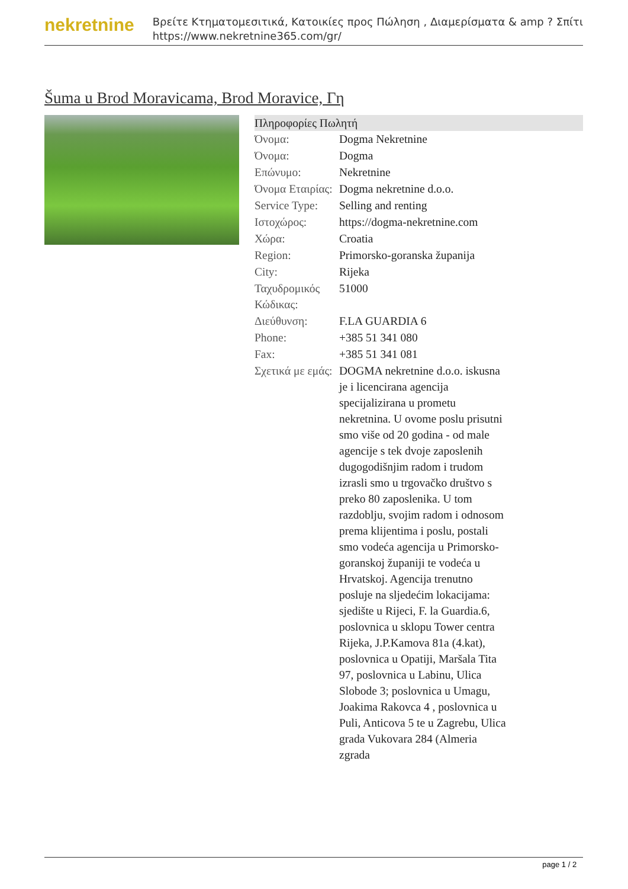nekretnine
Βρείτε Κτηματομεσιτικά, Κατοικίες προς Πώληση , Διαμερίσματα & amp ? Σπίτι
https://www.nekretnine365.com/gr/
Šuma u Brod Moravicama, Brod Moravice, Γη
| Πληροφορίες Πωλητή | |
| --- | --- |
| Όνομα: | Dogma Nekretnine |
| Όνομα: | Dogma |
| Επώνυμο: | Nekretnine |
| Όνομα Εταιρίας: | Dogma nekretnine d.o.o. |
| Service Type: | Selling and renting |
| Ιστοχώρος: | https://dogma-nekretnine.com |
| Χώρα: | Croatia |
| Region: | Primorsko-goranska županija |
| City: | Rijeka |
| Ταχυδρομικός Κώδικας: | 51000 |
| Διεύθυνση: | F.LA GUARDIA 6 |
| Phone: | +385 51 341 080 |
| Fax: | +385 51 341 081 |
| Σχετικά με εμάς: | DOGMA nekretnine d.o.o. iskusna je i licencirana agencija specijalizirana u prometu nekretnina. U ovome poslu prisutni smo više od 20 godina - od male agencije s tek dvoje zaposlenih dugogodišnjim radom i trudom izrasli smo u trgovačko društvo s preko 80 zaposlenika. U tom razdoblju, svojim radom i odnosom prema klijentima i poslu, postali smo vodeća agencija u Primorsko-goranskoj županiji te vodeća u Hrvatskoj. Agencija trenutno posluje na sljedećim lokacijama: sjedište u Rijeci, F. la Guardia.6, poslovnica u sklopu Tower centra Rijeka, J.P.Kamova 81a (4.kat), poslovnica u Opatiji, Maršala Tita 97, poslovnica u Labinu, Ulica Slobode 3; poslovnica u Umagu, Joakima Rakovca 4 , poslovnica u Puli, Anticova 5 te u Zagrebu, Ulica grada Vukovara 284 (Almeria zgrada |
page 1 / 2